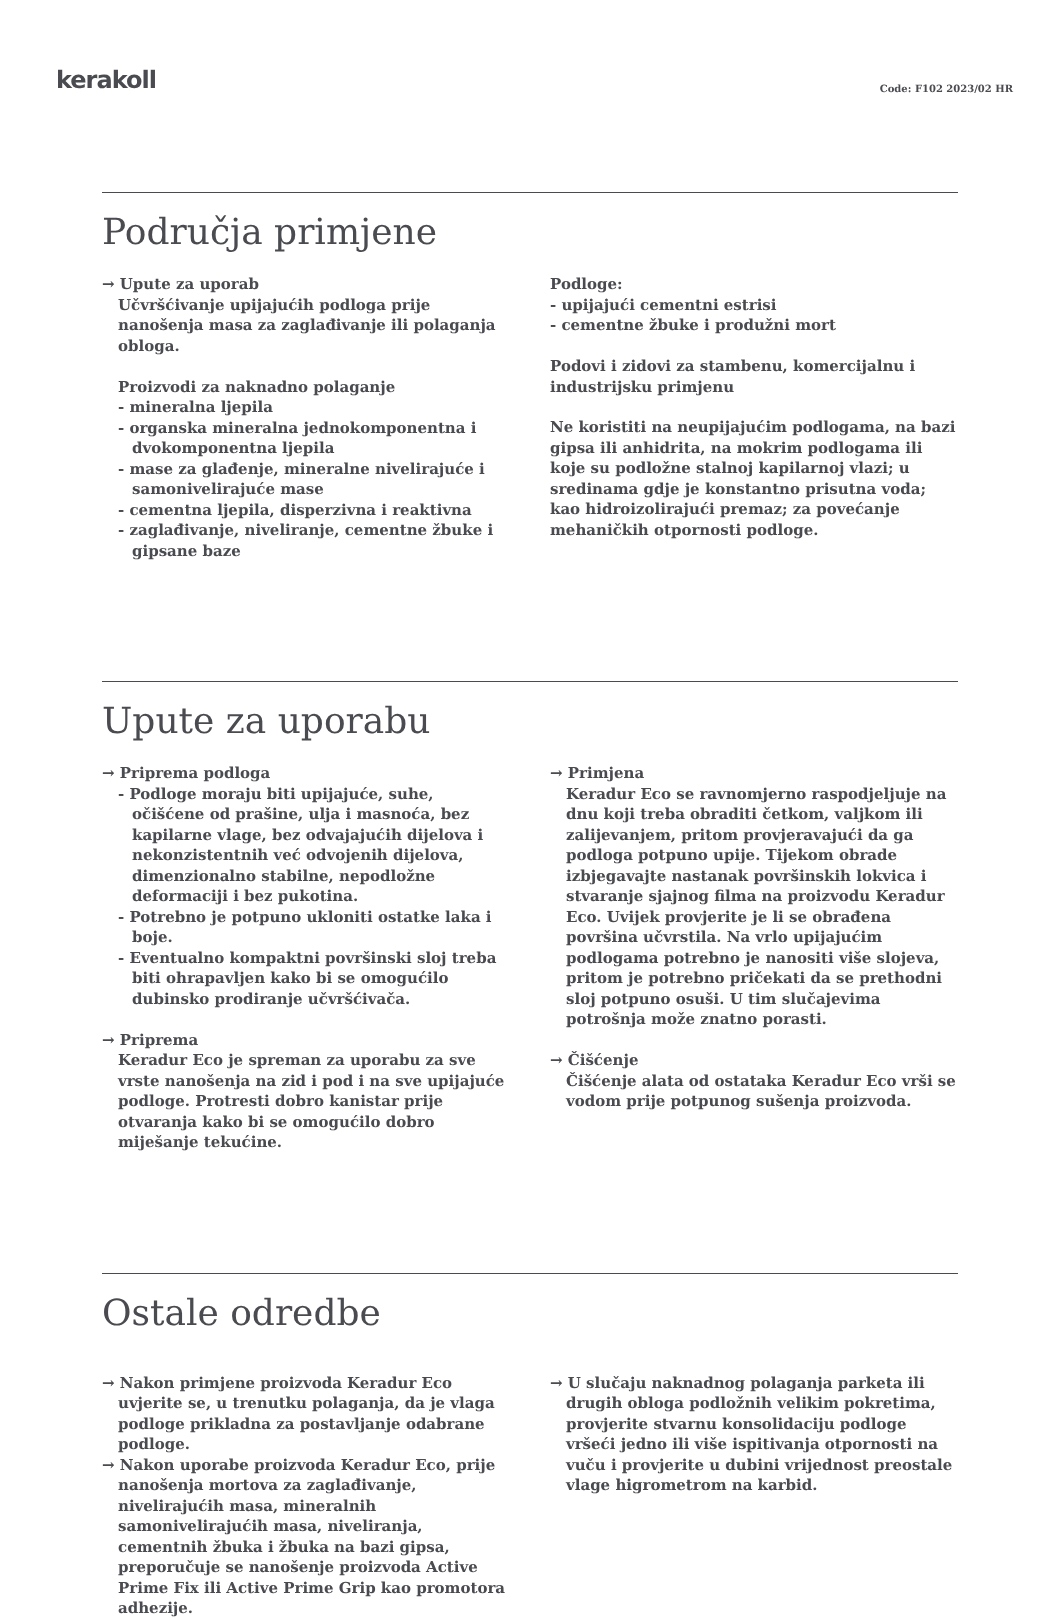kerakoll
Code: F102 2023/02 HR
Područja primjene
→ Upute za uporab
Učvršćivanje upijajućih podloga prije nanošenja masa za zaglađivanje ili polaganja obloga.
Proizvodi za naknadno polaganje
- mineralna ljepila
- organska mineralna jednokomponentna i dvokomponentna ljepila
- mase za glađenje, mineralne nivelirajuće i samonivelirajuće mase
- cementna ljepila, disperzivna i reaktivna
- zaglađivanje, niveliranje, cementne žbuke i gipsane baze
Podloge:
- upijajući cementni estrisi
- cementne žbuke i produžni mort
Podovi i zidovi za stambenu, komercijalnu i industrijsku primjenu
Ne koristiti na neupijajućim podlogama, na bazi gipsa ili anhidrita, na mokrim podlogama ili koje su podložne stalnoj kapilarnoj vlazi; u sredinama gdje je konstantno prisutna voda; kao hidroizolirajući premaz; za povećanje mehaničkih otpornosti podloge.
Upute za uporabu
→ Priprema podloga
- Podloge moraju biti upijajuće, suhe, očišćene od prašine, ulja i masnoća, bez kapilarne vlage, bez odvajajućih dijelova i nekonzistentnih već odvojenih dijelova, dimenzionalno stabilne, nepodložne deformaciji i bez pukotina.
- Potrebno je potpuno ukloniti ostatke laka i boje.
- Eventualno kompaktni površinski sloj treba biti ohrapavljen kako bi se omogućilo dubinsko prodiranje učvršćivača.
→ Priprema
Keradur Eco je spreman za uporabu za sve vrste nanošenja na zid i pod i na sve upijajuće podloge. Protresti dobro kanistar prije otvaranja kako bi se omogućilo dobro miješanje tekućine.
→ Primjena
Keradur Eco se ravnomjerno raspodjeljuje na dnu koji treba obraditi četkom, valjkom ili zalijevanjem, pritom provjeravajući da ga podloga potpuno upije. Tijekom obrade izbjegavajte nastanak površinskih lokvica i stvaranje sjajnog filma na proizvodu Keradur Eco. Uvijek provjerite je li se obrađena površina učvrstila. Na vrlo upijajućim podlogama potrebno je nanositi više slojeva, pritom je potrebno pričekati da se prethodni sloj potpuno osuši. U tim slučajevima potrošnja može znatno porasti.
→ Čišćenje
Čišćenje alata od ostataka Keradur Eco vrši se vodom prije potpunog sušenja proizvoda.
Ostale odredbe
→ Nakon primjene proizvoda Keradur Eco uvjerite se, u trenutku polaganja, da je vlaga podloge prikladna za postavljanje odabrane podloge.
→ Nakon uporabe proizvoda Keradur Eco, prije nanošenja mortova za zaglađivanje, nivelirajućih masa, mineralnih samonivelirajućih masa, niveliranja, cementnih žbuka i žbuka na bazi gipsa, preporučuje se nanošenje proizvoda Active Prime Fix ili Active Prime Grip kao promotora adhezije.
→ U slučaju naknadnog polaganja parketa ili drugih obloga podložnih velikim pokretima, provjerite stvarnu konsolidaciju podloge vršeći jedno ili više ispitivanja otpornosti na vuču i provjerite u dubini vrijednost preostale vlage higrometrom na karbid.